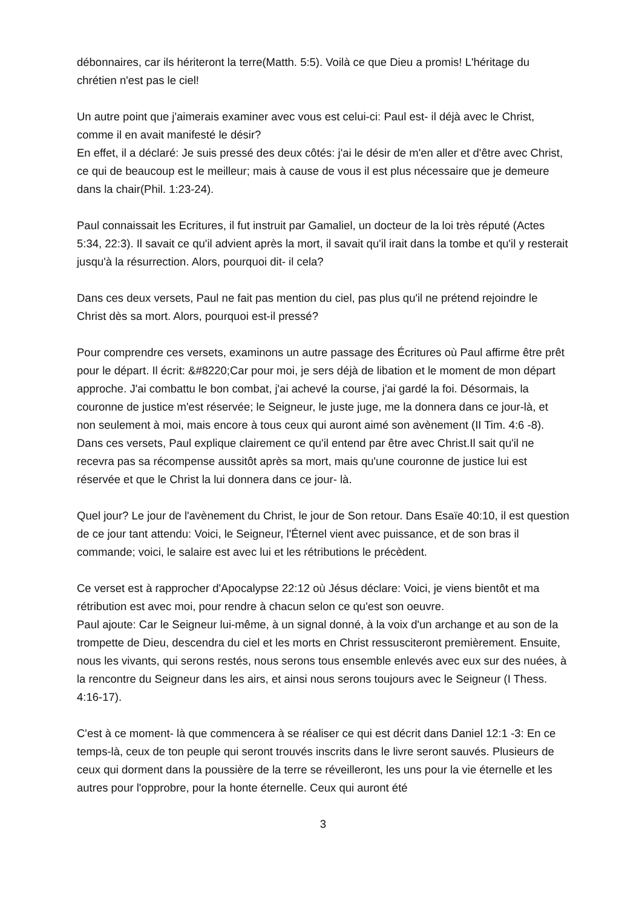débonnaires, car ils hériteront la terre(Matth. 5:5). Voilà ce que Dieu a promis! L'héritage du chrétien n'est pas le ciel!
Un autre point que j'aimerais examiner avec vous est celui-ci: Paul est- il déjà avec le Christ, comme il en avait manifesté le désir?
En effet, il a déclaré: Je suis pressé des deux côtés: j'ai le désir de m'en aller et d'être avec Christ, ce qui de beaucoup est le meilleur; mais à cause de vous il est plus nécessaire que je demeure dans la chair(Phil. 1:23-24).
Paul connaissait les Ecritures, il fut instruit par Gamaliel, un docteur de la loi très réputé (Actes
5:34, 22:3). Il savait ce qu'il advient après la mort, il savait qu'il irait dans la tombe et qu'il y resterait jusqu'à la résurrection. Alors, pourquoi dit- il cela?
Dans ces deux versets, Paul ne fait pas mention du ciel, pas plus qu'il ne prétend rejoindre le Christ dès sa mort. Alors, pourquoi est-il pressé?
Pour comprendre ces versets, examinons un autre passage des Écritures où Paul affirme être prêt pour le départ. Il écrit: &#8220;Car pour moi, je sers déjà de libation et le moment de mon départ approche. J'ai combattu le bon combat, j'ai achevé la course, j'ai gardé la foi. Désormais, la couronne de justice m'est réservée; le Seigneur, le juste juge, me la donnera dans ce jour-là, et non seulement à moi, mais encore à tous ceux qui auront aimé son avènement (II Tim. 4:6 -8).
Dans ces versets, Paul explique clairement ce qu'il entend par être avec Christ.Il sait qu'il ne recevra pas sa récompense aussitôt après sa mort, mais qu'une couronne de justice lui est réservée et que le Christ la lui donnera dans ce jour- là.
Quel jour? Le jour de l'avènement du Christ, le jour de Son retour. Dans Esaïe 40:10, il est question de ce jour tant attendu: Voici, le Seigneur, l'Éternel vient avec puissance, et de son bras il commande; voici, le salaire est avec lui et les rétributions le précèdent.
Ce verset est à rapprocher d'Apocalypse 22:12 où Jésus déclare: Voici, je viens bientôt et ma rétribution est avec moi, pour rendre à chacun selon ce qu'est son oeuvre.
Paul ajoute: Car le Seigneur lui-même, à un signal donné, à la voix d'un archange et au son de la trompette de Dieu, descendra du ciel et les morts en Christ ressusciteront premièrement. Ensuite, nous les vivants, qui serons restés, nous serons tous ensemble enlevés avec eux sur des nuées, à la rencontre du Seigneur dans les airs, et ainsi nous serons toujours avec le Seigneur (I Thess. 4:16-17).
C'est à ce moment- là que commencera à se réaliser ce qui est décrit dans Daniel 12:1 -3: En ce temps-là, ceux de ton peuple qui seront trouvés inscrits dans le livre seront sauvés. Plusieurs de ceux qui dorment dans la poussière de la terre se réveilleront, les uns pour la vie éternelle et les autres pour l'opprobre, pour la honte éternelle. Ceux qui auront été
3